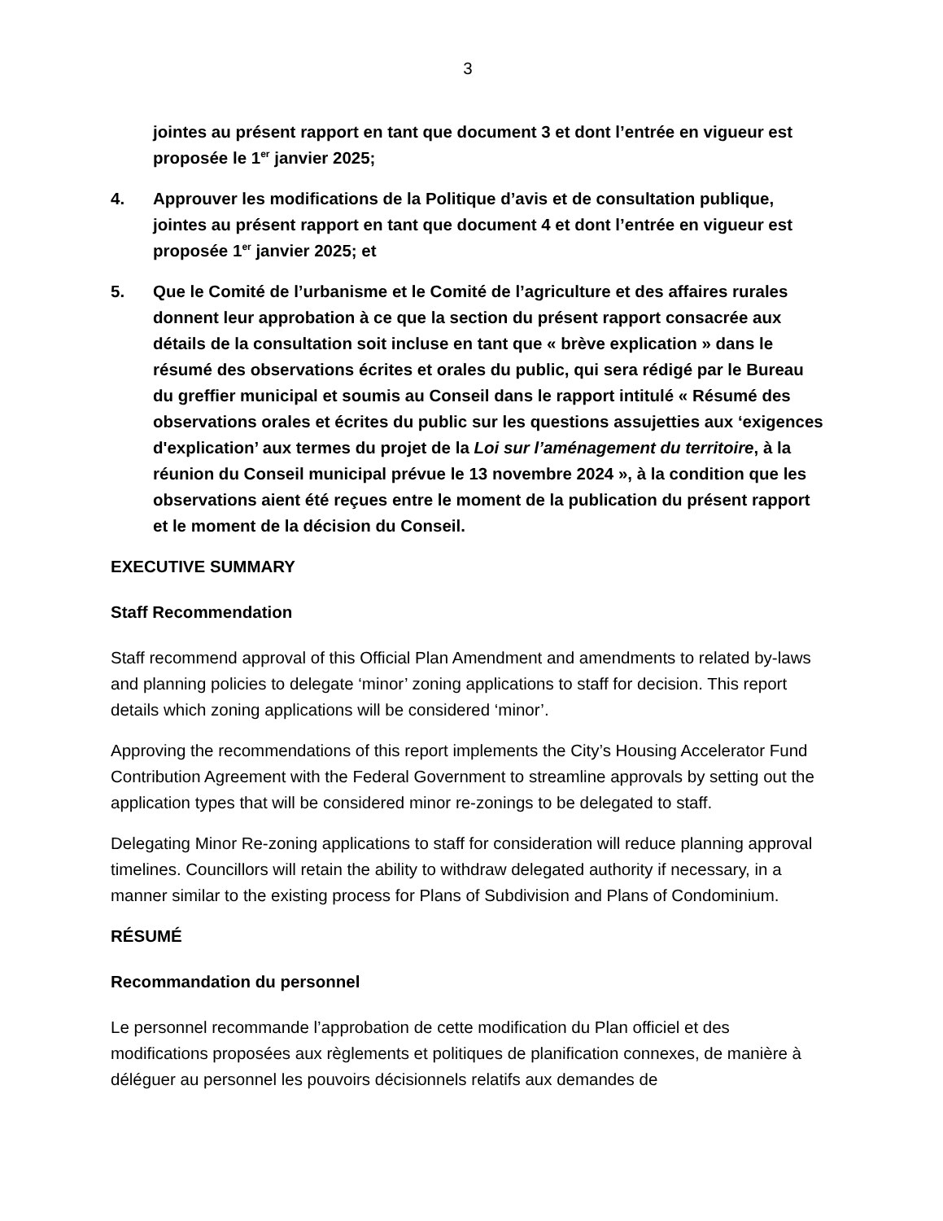3
jointes au présent rapport en tant que document 3 et dont l’entrée en vigueur est proposée le 1<sup>er</sup> janvier 2025;
4. Approuver les modifications de la Politique d’avis et de consultation publique, jointes au présent rapport en tant que document 4 et dont l’entrée en vigueur est proposée 1<sup>er</sup> janvier 2025; et
5. Que le Comité de l’urbanisme et le Comité de l’agriculture et des affaires rurales donnent leur approbation à ce que la section du présent rapport consacrée aux détails de la consultation soit incluse en tant que « brève explication » dans le résumé des observations écrites et orales du public, qui sera rédigé par le Bureau du greffier municipal et soumis au Conseil dans le rapport intitulé « Résumé des observations orales et écrites du public sur les questions assujetties aux ‘exigences d'explication’ aux termes du projet de la Loi sur l’aménagement du territoire, à la réunion du Conseil municipal prévue le 13 novembre 2024 », à la condition que les observations aient été reçues entre le moment de la publication du présent rapport et le moment de la décision du Conseil.
EXECUTIVE SUMMARY
Staff Recommendation
Staff recommend approval of this Official Plan Amendment and amendments to related by-laws and planning policies to delegate ‘minor’ zoning applications to staff for decision. This report details which zoning applications will be considered ‘minor’.
Approving the recommendations of this report implements the City’s Housing Accelerator Fund Contribution Agreement with the Federal Government to streamline approvals by setting out the application types that will be considered minor re-zonings to be delegated to staff.
Delegating Minor Re-zoning applications to staff for consideration will reduce planning approval timelines. Councillors will retain the ability to withdraw delegated authority if necessary, in a manner similar to the existing process for Plans of Subdivision and Plans of Condominium.
RÉSUMÉ
Recommandation du personnel
Le personnel recommande l’approbation de cette modification du Plan officiel et des modifications proposées aux règlements et politiques de planification connexes, de manière à déléguer au personnel les pouvoirs décisionnels relatifs aux demandes de